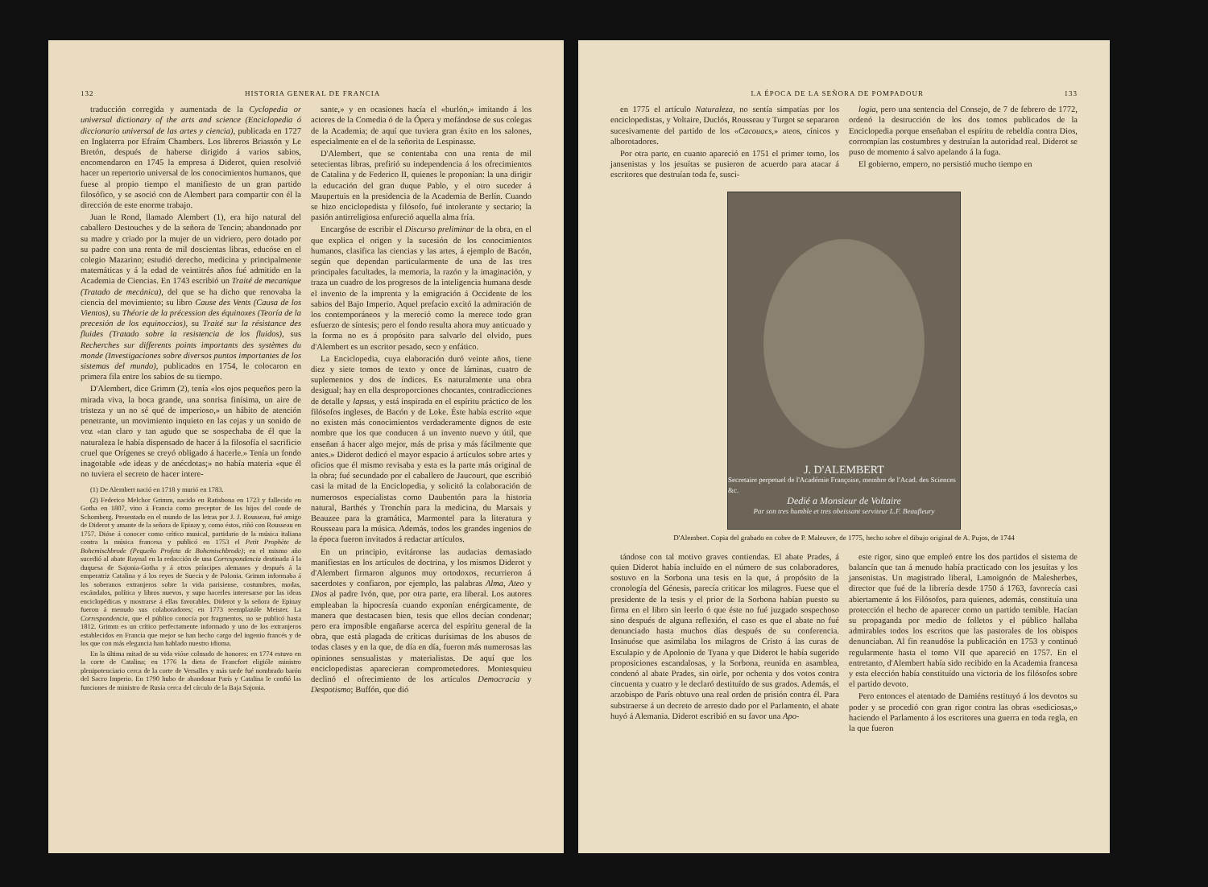132 HISTORIA GENERAL DE FRANCIA
traducción corregida y aumentada de la Cyclopedia or universal dictionary of the arts and science (Enciclopedia ó diccionario universal de las artes y ciencia), publicada en 1727 en Inglaterra por Efraím Chambers. Los libreros Briassón y Le Bretón, después de haberse dirigido á varios sabios, encomendaron en 1745 la empresa á Diderot, quien resolvió hacer un repertorio universal de los conocimientos humanos, que fuese al propio tiempo el manifiesto de un gran partido filosófico, y se asoció con de Alembert para compartir con él la dirección de este enorme trabajo.
Juan le Rond, llamado Alembert (1), era hijo natural del caballero Destouches y de la señora de Tencin; abandonado por su madre y criado por la mujer de un vidriero, pero dotado por su padre con una renta de mil doscientas libras, educóse en el colegio Mazarino; estudió derecho, medicina y principalmente matemáticas y á la edad de veintitrés años fué admitido en la Academia de Ciencias. En 1743 escribió un Traité de mecanique (Tratado de mecánica), del que se ha dicho que renovaba la ciencia del movimiento; su libro Cause des Vents (Causa de los Vientos), su Théorie de la précession des équinoxes (Teoría de la precesión de los equinoccios), su Traité sur la résistance des fluides (Tratado sobre la resistencia de los fluidos), sus Recherches sur differents points importants des systèmes du monde (Investigaciones sobre diversos puntos importantes de los sistemas del mundo), publicados en 1754, le colocaron en primera fila entre los sabios de su tiempo.
D'Alembert, dice Grimm (2), tenía «los ojos pequeños pero la mirada viva, la boca grande, una sonrisa finísima, un aire de tristeza y un no sé qué de imperioso,» un hábito de atención penetrante, un movimiento inquieto en las cejas y un sonido de voz «tan claro y tan agudo que se sospechaba de él que la naturaleza le había dispensado de hacer á la filosofía el sacrificio cruel que Orígenes se creyó obligado á hacerle.» Tenía un fondo inagotable «de ideas y de anécdotas;» no había materia «que él no tuviera el secreto de hacer intere-
(1) De Alembert nació en 1718 y murió en 1783.
(2) Federico Melchor Grimm, nacido en Ratisbona en 1723 y fallecido en Gotha en 1807, vino á Francia como preceptor de los hijos del conde de Schomberg. Presentado en el mundo de las letras por J. J. Rousseau, fué amigo de Diderot y amante de la señora de Epinay y, como éstos, riñó con Rousseau en 1757. Dióse á conocer como crítico musical, partidario de la música italiana contra la música francesa y publicó en 1753 el Petit Prophète de Bohemischbrode (Pequeño Profeta de Bohemischbrode); en el mismo año sucedió al abate Raynal en la redacción de una Correspondencia destinada á la duquesa de Sajonia-Gotha y á otros príncipes alemanes y después á la emperatriz Catalina y á los reyes de Suecia y de Polonia. Grimm informaba á los soberanos extranjeros sobre la vida parisiense, costumbres, modas, escándalos, política y libros nuevos, y supo hacerles interesarse por las ideas enciclopédicas y mostrarse á ellas favorables. Diderot y la señora de Epinay fueron á menudo sus colaboradores; en 1773 reemplazóle Meister. La Correspondencia, que el público conocía por fragmentos, no se publicó hasta 1812. Grimm es un crítico perfectamente informado y uno de los extranjeros establecidos en Francia que mejor se han hecho cargo del ingenio francés y de los que con más elegancia han hablado nuestro idioma.
En la última mitad de su vida vióse colmado de honores: en 1774 estuvo en la corte de Catalina; en 1776 la dieta de Francfort eligióle ministro plenipotenciario cerca de la corte de Versalles y más tarde fué nombrado barón del Sacro Imperio. En 1790 hubo de abandonar París y Catalina le confió las funciones de ministro de Rusia cerca del círculo de la Baja Sajonia.
sante,» y en ocasiones hacía el «burlón,» imitando á los actores de la Comedia ó de la Ópera y mofándose de sus colegas de la Academia; de aquí que tuviera gran éxito en los salones, especialmente en el de la señorita de Lespinasse.
D'Alembert, que se contentaba con una renta de mil setecientas libras, prefirió su independencia á los ofrecimientos de Catalina y de Federico II, quienes le proponían: la una dirigir la educación del gran duque Pablo, y el otro suceder á Maupertuis en la presidencia de la Academia de Berlín. Cuando se hizo enciclopedista y filósofo, fué intolerante y sectario; la pasión antirreligiosa enfureció aquella alma fría.
Encargóse de escribir el Discurso preliminar de la obra, en el que explica el origen y la sucesión de los conocimientos humanos, clasifica las ciencias y las artes, á ejemplo de Bacón, según que dependan particularmente de una de las tres principales facultades, la memoria, la razón y la imaginación, y traza un cuadro de los progresos de la inteligencia humana desde el invento de la imprenta y la emigración á Occidente de los sabios del Bajo Imperio. Aquel prefacio excitó la admiración de los contemporáneos y la mereció como la merece todo gran esfuerzo de síntesis; pero el fondo resulta ahora muy anticuado y la forma no es á propósito para salvarlo del olvido, pues d'Alembert es un escritor pesado, seco y enfático.
La Enciclopedia, cuya elaboración duró veinte años, tiene diez y siete tomos de texto y once de láminas, cuatro de suplementos y dos de índices. Es naturalmente una obra desigual; hay en ella desproporciones chocantes, contradicciones de detalle y lapsus, y está inspirada en el espíritu práctico de los filósofos ingleses, de Bacón y de Loke. Éste había escrito «que no existen más conocimientos verdaderamente dignos de este nombre que los que conducen á un invento nuevo y útil, que enseñan á hacer algo mejor, más de prisa y más fácilmente que antes.» Diderot dedicó el mayor espacio á artículos sobre artes y oficios que él mismo revisaba y esta es la parte más original de la obra; fué secundado por el caballero de Jaucourt, que escribió casi la mitad de la Enciclopedia, y solicitó la colaboración de numerosos especialistas como Daubentón para la historia natural, Barthés y Tronchín para la medicina, du Marsais y Beauzee para la gramática, Marmontel para la literatura y Rousseau para la música. Además, todos los grandes ingenios de la época fueron invitados á redactar artículos.
En un principio, evitáronse las audacias demasiado manifiestas en los artículos de doctrina, y los mismos Diderot y d'Alembert firmaron algunos muy ortodoxos, recurrieron á sacerdotes y confiaron, por ejemplo, las palabras Alma, Ateo y Dios al padre Ivón, que, por otra parte, era liberal. Los autores empleaban la hipocresía cuando exponían enérgicamente, de manera que destacasen bien, tesis que ellos decían condenar; pero era imposible engañarse acerca del espíritu general de la obra, que está plagada de críticas durísimas de los abusos de todas clases y en la que, de día en día, fueron más numerosas las opiniones sensualistas y materialistas. De aquí que los enciclopedistas aparecieran comprometedores. Montesquieu declinó el ofrecimiento de los artículos Democracia y Despotismo; Buffón, que dió
LA ÉPOCA DE LA SEÑORA DE POMPADOUR 133
en 1775 el artículo Naturaleza, no sentía simpatías por los enciclopedistas, y Voltaire, Duclós, Rousseau y Turgot se separaron sucesivamente del partido de los «Cacouacs,» ateos, cínicos y alborotadores.
Por otra parte, en cuanto apareció en 1751 el primer tomo, los jansenistas y los jesuítas se pusieron de acuerdo para atacar á escritores que destruían toda fe, susci-
logia, pero una sentencia del Consejo, de 7 de febrero de 1772, ordenó la destrucción de los dos tomos publicados de la Enciclopedia porque enseñaban el espíritu de rebeldía contra Dios, corrompían las costumbres y destruían la autoridad real. Diderot se puso de momento á salvo apelando á la fuga.
El gobierno, empero, no persistió mucho tiempo en
J. D'ALEMBERT
Secretaire perpetuel de l'Académie Françoise, membre de l'Acad. des Sciences &c.
Dedié a Monsieur de Voltaire
Par son tres humble et tres obeissant serviteur L.F. Beaufleury
D'Alembert. Copia del grabado en cobre de P. Maleuvre, de 1775, hecho sobre el dibujo original de A. Pujos, de 1744
tándose con tal motivo graves contiendas. El abate Prades, á quien Diderot había incluído en el número de sus colaboradores, sostuvo en la Sorbona una tesis en la que, á propósito de la cronología del Génesis, parecía criticar los milagros. Fuese que el presidente de la tesis y el prior de la Sorbona habían puesto su firma en el libro sin leerlo ó que éste no fué juzgado sospechoso sino después de alguna reflexión, el caso es que el abate no fué denunciado hasta muchos días después de su conferencia. Insinuóse que asimilaba los milagros de Cristo á las curas de Esculapio y de Apolonio de Tyana y que Diderot le había sugerido proposiciones escandalosas, y la Sorbona, reunida en asamblea, condenó al abate Prades, sin oirle, por ochenta y dos votos contra cincuenta y cuatro y le declaró destituído de sus grados. Además, el arzobispo de París obtuvo una real orden de prisión contra él. Para substraerse á un decreto de arresto dado por el Parlamento, el abate huyó á Alemania. Diderot escribió en su favor una Apo-
este rigor, sino que empleó entre los dos partidos el sistema de balancín que tan á menudo había practicado con los jesuítas y los jansenistas. Un magistrado liberal, Lamoignón de Malesherbes, director que fué de la librería desde 1750 á 1763, favorecía casi abiertamente á los Filósofos, para quienes, además, constituía una protección el hecho de aparecer como un partido temible. Hacían su propaganda por medio de folletos y el público hallaba admirables todos los escritos que las pastorales de los obispos denunciaban. Al fin reanudóse la publicación en 1753 y continuó regularmente hasta el tomo VII que apareció en 1757. En el entretanto, d'Alembert había sido recibido en la Academia francesa y esta elección había constituído una victoria de los filósofos sobre el partido devoto.
Pero entonces el atentado de Damiéns restituyó á los devotos su poder y se procedió con gran rigor contra las obras «sediciosas,» haciendo el Parlamento á los escritores una guerra en toda regla, en la que fueron